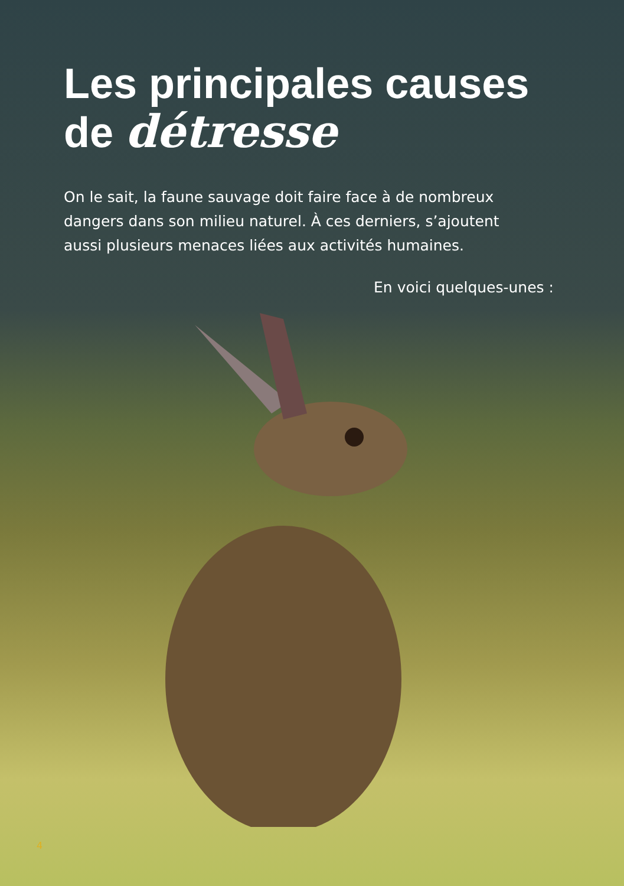Les principales causes
de détresse
On le sait, la faune sauvage doit faire face à de nombreux dangers dans son milieu naturel. À ces derniers, s’ajoutent aussi plusieurs menaces liées aux activités humaines.
En voici quelques-unes :
4